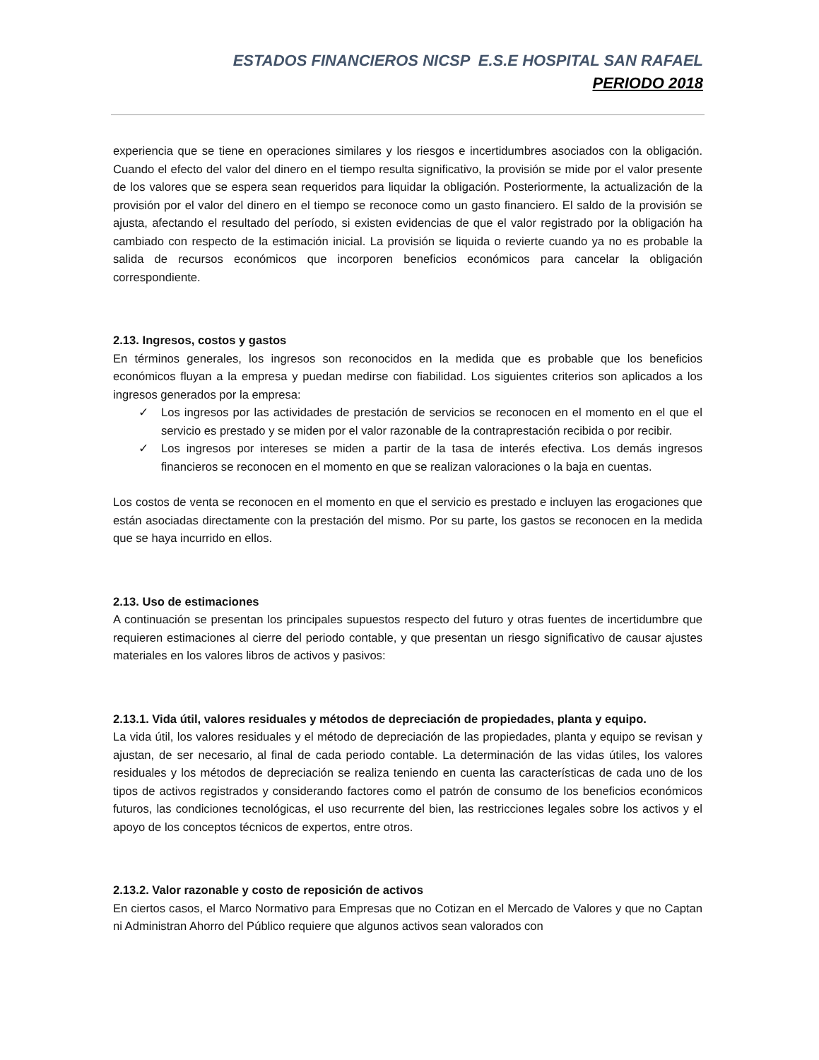ESTADOS FINANCIEROS NICSP E.S.E HOSPITAL SAN RAFAEL
PERIODO 2018
experiencia que se tiene en operaciones similares y los riesgos e incertidumbres asociados con la obligación. Cuando el efecto del valor del dinero en el tiempo resulta significativo, la provisión se mide por el valor presente de los valores que se espera sean requeridos para liquidar la obligación. Posteriormente, la actualización de la provisión por el valor del dinero en el tiempo se reconoce como un gasto financiero. El saldo de la provisión se ajusta, afectando el resultado del período, si existen evidencias de que el valor registrado por la obligación ha cambiado con respecto de la estimación inicial. La provisión se liquida o revierte cuando ya no es probable la salida de recursos económicos que incorporen beneficios económicos para cancelar la obligación correspondiente.
2.13. Ingresos, costos y gastos
En términos generales, los ingresos son reconocidos en la medida que es probable que los beneficios económicos fluyan a la empresa y puedan medirse con fiabilidad. Los siguientes criterios son aplicados a los ingresos generados por la empresa:
✓ Los ingresos por las actividades de prestación de servicios se reconocen en el momento en el que el servicio es prestado y se miden por el valor razonable de la contraprestación recibida o por recibir.
✓ Los ingresos por intereses se miden a partir de la tasa de interés efectiva. Los demás ingresos financieros se reconocen en el momento en que se realizan valoraciones o la baja en cuentas.
Los costos de venta se reconocen en el momento en que el servicio es prestado e incluyen las erogaciones que están asociadas directamente con la prestación del mismo. Por su parte, los gastos se reconocen en la medida que se haya incurrido en ellos.
2.13. Uso de estimaciones
A continuación se presentan los principales supuestos respecto del futuro y otras fuentes de incertidumbre que requieren estimaciones al cierre del periodo contable, y que presentan un riesgo significativo de causar ajustes materiales en los valores libros de activos y pasivos:
2.13.1. Vida útil, valores residuales y métodos de depreciación de propiedades, planta y equipo.
La vida útil, los valores residuales y el método de depreciación de las propiedades, planta y equipo se revisan y ajustan, de ser necesario, al final de cada periodo contable. La determinación de las vidas útiles, los valores residuales y los métodos de depreciación se realiza teniendo en cuenta las características de cada uno de los tipos de activos registrados y considerando factores como el patrón de consumo de los beneficios económicos futuros, las condiciones tecnológicas, el uso recurrente del bien, las restricciones legales sobre los activos y el apoyo de los conceptos técnicos de expertos, entre otros.
2.13.2. Valor razonable y costo de reposición de activos
En ciertos casos, el Marco Normativo para Empresas que no Cotizan en el Mercado de Valores y que no Captan ni Administran Ahorro del Público requiere que algunos activos sean valorados con